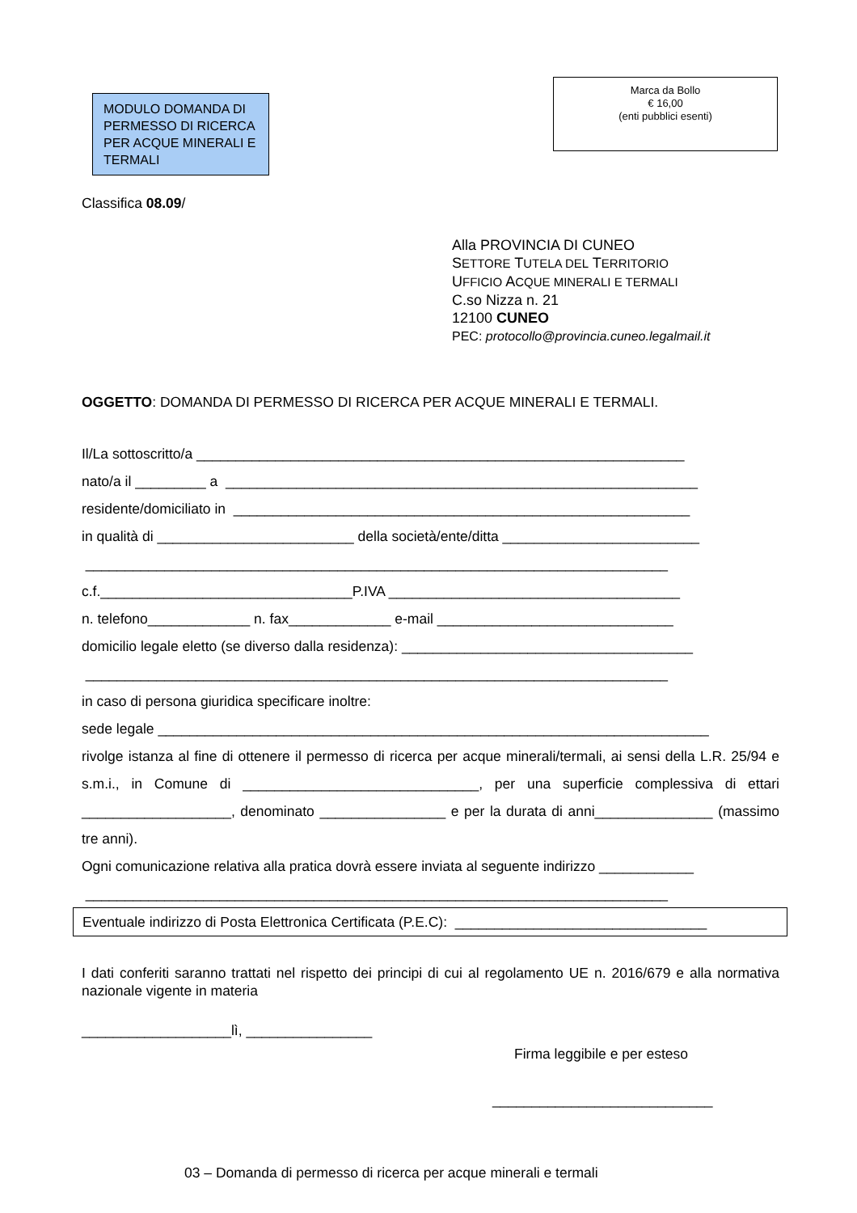MODULO DOMANDA DI PERMESSO DI RICERCA PER ACQUE MINERALI E TERMALI
Marca da Bollo
€ 16,00
(enti pubblici esenti)
Classifica 08.09/
Alla PROVINCIA DI CUNEO
SETTORE TUTELA DEL TERRITORIO
UFFICIO ACQUE MINERALI E TERMALI
C.so Nizza n. 21
12100 CUNEO
PEC: protocollo@provincia.cuneo.legalmail.it
OGGETTO: DOMANDA DI PERMESSO DI RICERCA PER ACQUE MINERALI E TERMALI.
Il/La sottoscritto/a ______________________________________________________________
nato/a il _________ a ____________________________________________________________
residente/domiciliato in __________________________________________________________
in qualità di _________________________ della società/ente/ditta _________________________
__________________________________________________________________________
c.f.________________________________P.IVA _____________________________________
n. telefono_____________ n. fax_____________ e-mail ______________________________
domicilio legale eletto (se diverso dalla residenza): _____________________________________
__________________________________________________________________________
in caso di persona giuridica specificare inoltre:
sede legale ______________________________________________________________________
rivolge istanza al fine di ottenere il permesso di ricerca per acque minerali/termali, ai sensi della L.R. 25/94 e s.m.i., in Comune di ______________________________, per una superficie complessiva di ettari ___________________, denominato ________________ e per la durata di anni_______________ (massimo tre anni).
Ogni comunicazione relativa alla pratica dovrà essere inviata al seguente indirizzo ____________
__________________________________________________________________________
Eventuale indirizzo di Posta Elettronica Certificata (P.E.C): ________________________________
I dati conferiti saranno trattati nel rispetto dei principi di cui al regolamento UE n. 2016/679 e alla normativa nazionale vigente in materia
___________________lì, ________________
Firma leggibile e per esteso
____________________________
03 – Domanda di permesso di ricerca per acque minerali e termali